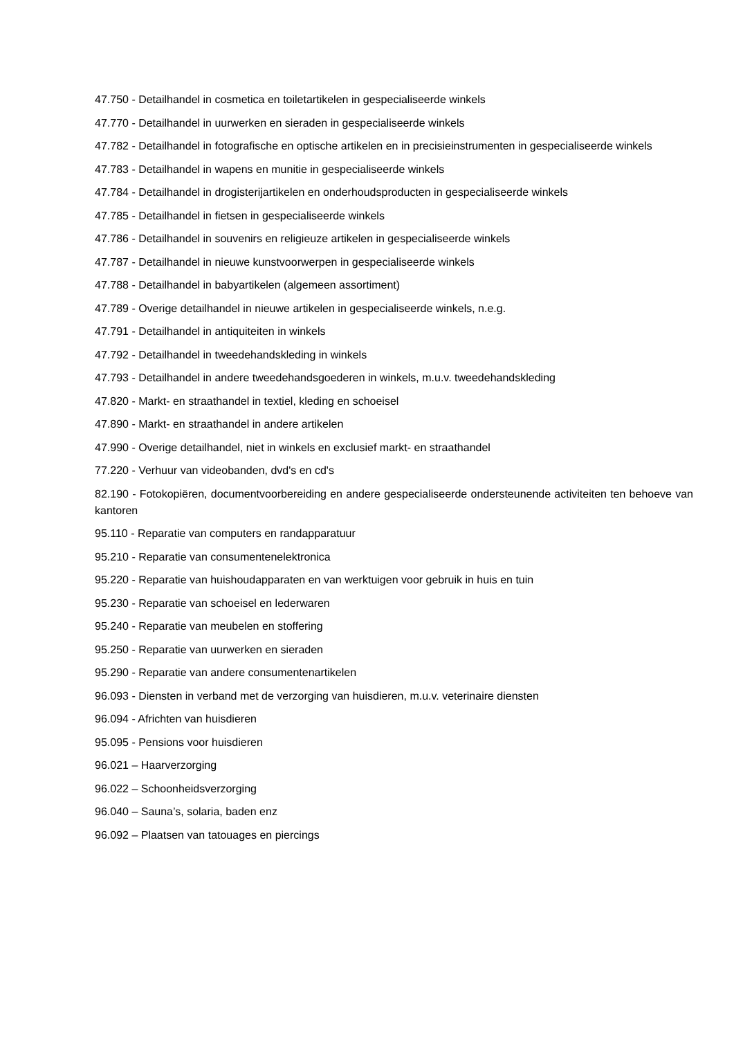47.750 - Detailhandel in cosmetica en toiletartikelen in gespecialiseerde winkels
47.770 - Detailhandel in uurwerken en sieraden in gespecialiseerde winkels
47.782 - Detailhandel in fotografische en optische artikelen en in precisieinstrumenten in gespecialiseerde winkels
47.783 - Detailhandel in wapens en munitie in gespecialiseerde winkels
47.784 - Detailhandel in drogisterijartikelen en onderhoudsproducten in gespecialiseerde winkels
47.785 - Detailhandel in fietsen in gespecialiseerde winkels
47.786 - Detailhandel in souvenirs en religieuze artikelen in gespecialiseerde winkels
47.787 - Detailhandel in nieuwe kunstvoorwerpen in gespecialiseerde winkels
47.788 - Detailhandel in babyartikelen (algemeen assortiment)
47.789 - Overige detailhandel in nieuwe artikelen in gespecialiseerde winkels, n.e.g.
47.791 - Detailhandel in antiquiteiten in winkels
47.792 - Detailhandel in tweedehandskleding in winkels
47.793 - Detailhandel in andere tweedehandsgoederen in winkels, m.u.v. tweedehandskleding
47.820 - Markt- en straathandel in textiel, kleding en schoeisel
47.890 - Markt- en straathandel in andere artikelen
47.990 - Overige detailhandel, niet in winkels en exclusief markt- en straathandel
77.220 - Verhuur van videobanden, dvd's en cd's
82.190 - Fotokopiëren, documentvoorbereiding en andere gespecialiseerde ondersteunende activiteiten ten behoeve van kantoren
95.110 - Reparatie van computers en randapparatuur
95.210 - Reparatie van consumentenelektronica
95.220 - Reparatie van huishoudapparaten en van werktuigen voor gebruik in huis en tuin
95.230 - Reparatie van schoeisel en lederwaren
95.240 - Reparatie van meubelen en stoffering
95.250 - Reparatie van uurwerken en sieraden
95.290 - Reparatie van andere consumentenartikelen
96.093 - Diensten in verband met de verzorging van huisdieren, m.u.v. veterinaire diensten
96.094 - Africhten van huisdieren
95.095 - Pensions voor huisdieren
96.021 – Haarverzorging
96.022 – Schoonheidsverzorging
96.040 – Sauna’s, solaria, baden enz
96.092 – Plaatsen van tatouages en piercings